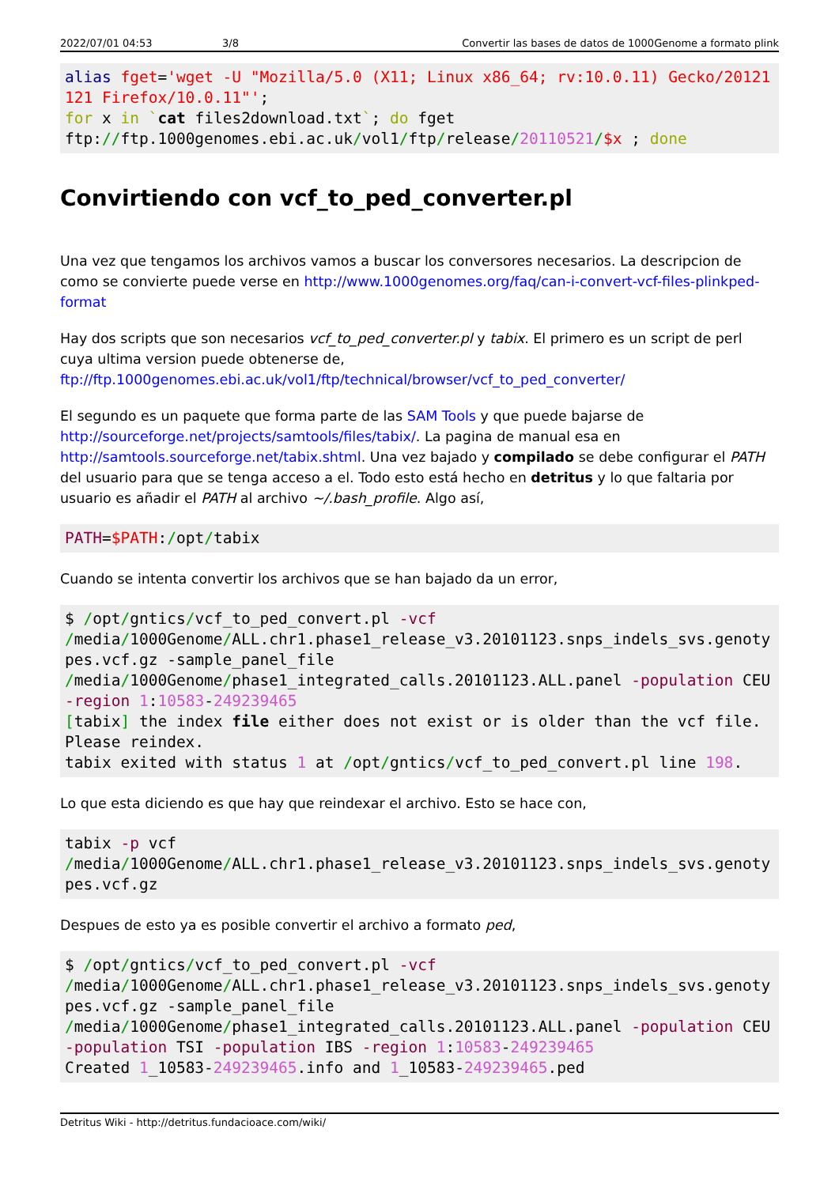2022/07/01 04:53 3/8 Convertir las bases de datos de 1000Genome a formato plink
alias fget='wget -U "Mozilla/5.0 (X11; Linux x86_64; rv:10.0.11) Gecko/20121121 Firefox/10.0.11"';
for x in `cat files2download.txt`; do fget
ftp://ftp.1000genomes.ebi.ac.uk/vol1/ftp/release/20110521/$x ; done
Convirtiendo con vcf_to_ped_converter.pl
Una vez que tengamos los archivos vamos a buscar los conversores necesarios. La descripcion de como se convierte puede verse en http://www.1000genomes.org/faq/can-i-convert-vcf-files-plinkped-format
Hay dos scripts que son necesarios vcf_to_ped_converter.pl y tabix. El primero es un script de perl cuya ultima version puede obtenerse de, ftp://ftp.1000genomes.ebi.ac.uk/vol1/ftp/technical/browser/vcf_to_ped_converter/
El segundo es un paquete que forma parte de las SAM Tools y que puede bajarse de http://sourceforge.net/projects/samtools/files/tabix/. La pagina de manual esa en http://samtools.sourceforge.net/tabix.shtml. Una vez bajado y compilado se debe configurar el PATH del usuario para que se tenga acceso a el. Todo esto está hecho en detritus y lo que faltaria por usuario es añadir el PATH al archivo ~/.bash_profile. Algo así,
PATH=$PATH:/opt/tabix
Cuando se intenta convertir los archivos que se han bajado da un error,
$ /opt/gntics/vcf_to_ped_convert.pl -vcf
/media/1000Genome/ALL.chr1.phase1_release_v3.20101123.snps_indels_svs.genotypes.vcf.gz -sample_panel_file
/media/1000Genome/phase1_integrated_calls.20101123.ALL.panel -population CEU
-region 1:10583-249239465
[tabix] the index file either does not exist or is older than the vcf file.
Please reindex.
tabix exited with status 1 at /opt/gntics/vcf_to_ped_convert.pl line 198.
Lo que esta diciendo es que hay que reindexar el archivo. Esto se hace con,
tabix -p vcf
/media/1000Genome/ALL.chr1.phase1_release_v3.20101123.snps_indels_svs.genotypes.vcf.gz
Despues de esto ya es posible convertir el archivo a formato ped,
$ /opt/gntics/vcf_to_ped_convert.pl -vcf
/media/1000Genome/ALL.chr1.phase1_release_v3.20101123.snps_indels_svs.genotypes.vcf.gz -sample_panel_file
/media/1000Genome/phase1_integrated_calls.20101123.ALL.panel -population CEU
-population TSI -population IBS -region 1:10583-249239465
Created 1_10583-249239465.info and 1_10583-249239465.ped
Detritus Wiki - http://detritus.fundacioace.com/wiki/